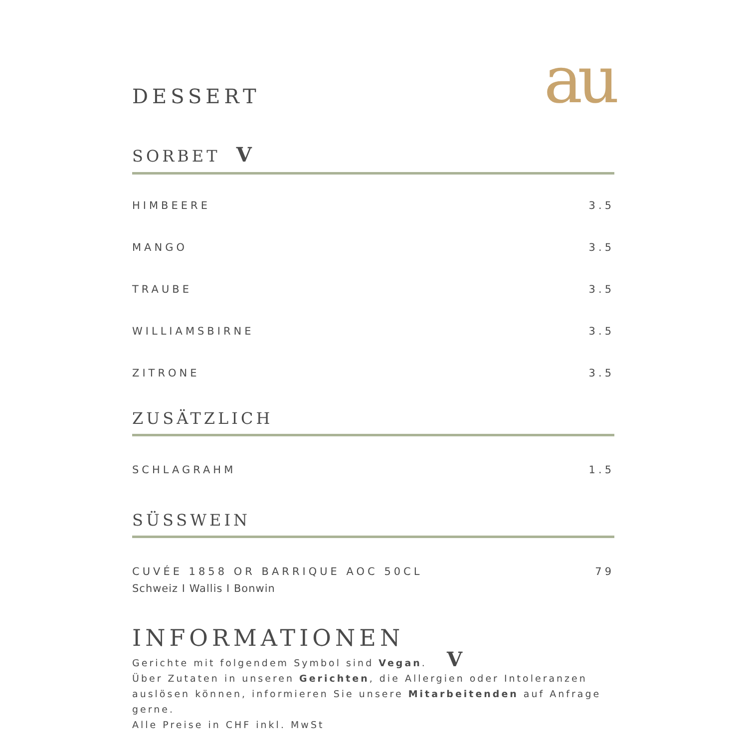au
DESSERT
SORBET V
HIMBEERE 3.5
MANGO 3.5
TRAUBE 3.5
WILLIAMSBIRNE 3.5
ZITRONE 3.5
ZUSÄTZLICH
SCHLAGRAHM 1.5
SÜSSWEIN
CUVÉE 1858 OR BARRIQUE AOC 50CL 79
Schweiz I Wallis I Bonwin
INFORMATIONEN
Gerichte mit folgendem Symbol sind Vegan. V
Über Zutaten in unseren Gerichten, die Allergien oder Intoleranzen
auslösen können, informieren Sie unsere Mitarbeitenden auf Anfrage gerne.
Alle Preise in CHF inkl. MwSt